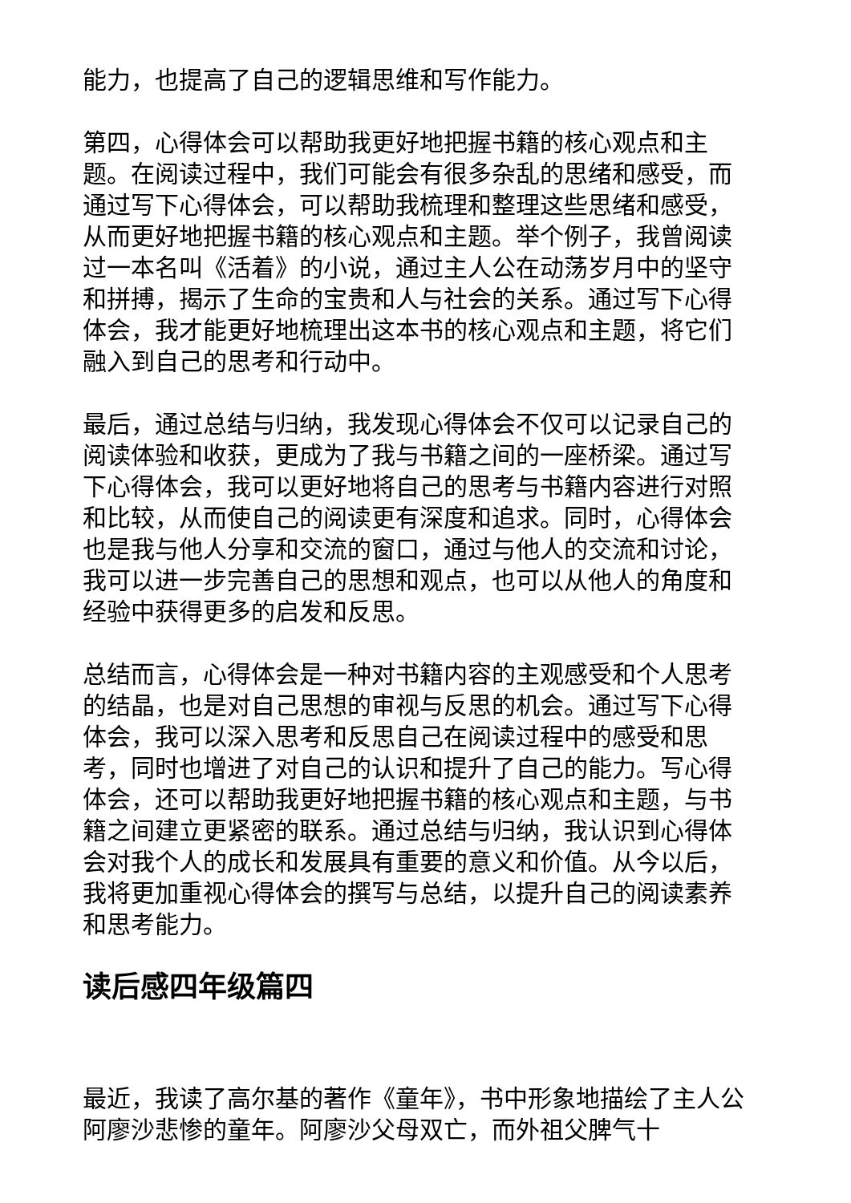能力，也提高了自己的逻辑思维和写作能力。
第四，心得体会可以帮助我更好地把握书籍的核心观点和主题。在阅读过程中，我们可能会有很多杂乱的思绪和感受，而通过写下心得体会，可以帮助我梳理和整理这些思绪和感受，从而更好地把握书籍的核心观点和主题。举个例子，我曾阅读过一本名叫《活着》的小说，通过主人公在动荡岁月中的坚守和拼搏，揭示了生命的宝贵和人与社会的关系。通过写下心得体会，我才能更好地梳理出这本书的核心观点和主题，将它们融入到自己的思考和行动中。
最后，通过总结与归纳，我发现心得体会不仅可以记录自己的阅读体验和收获，更成为了我与书籍之间的一座桥梁。通过写下心得体会，我可以更好地将自己的思考与书籍内容进行对照和比较，从而使自己的阅读更有深度和追求。同时，心得体会也是我与他人分享和交流的窗口，通过与他人的交流和讨论，我可以进一步完善自己的思想和观点，也可以从他人的角度和经验中获得更多的启发和反思。
总结而言，心得体会是一种对书籍内容的主观感受和个人思考的结晶，也是对自己思想的审视与反思的机会。通过写下心得体会，我可以深入思考和反思自己在阅读过程中的感受和思考，同时也增进了对自己的认识和提升了自己的能力。写心得体会，还可以帮助我更好地把握书籍的核心观点和主题，与书籍之间建立更紧密的联系。通过总结与归纳，我认识到心得体会对我个人的成长和发展具有重要的意义和价值。从今以后，我将更加重视心得体会的撰写与总结，以提升自己的阅读素养和思考能力。
读后感四年级篇四
最近，我读了高尔基的著作《童年》，书中形象地描绘了主人公阿廖沙悲惨的童年。阿廖沙父母双亡，而外祖父脾气十